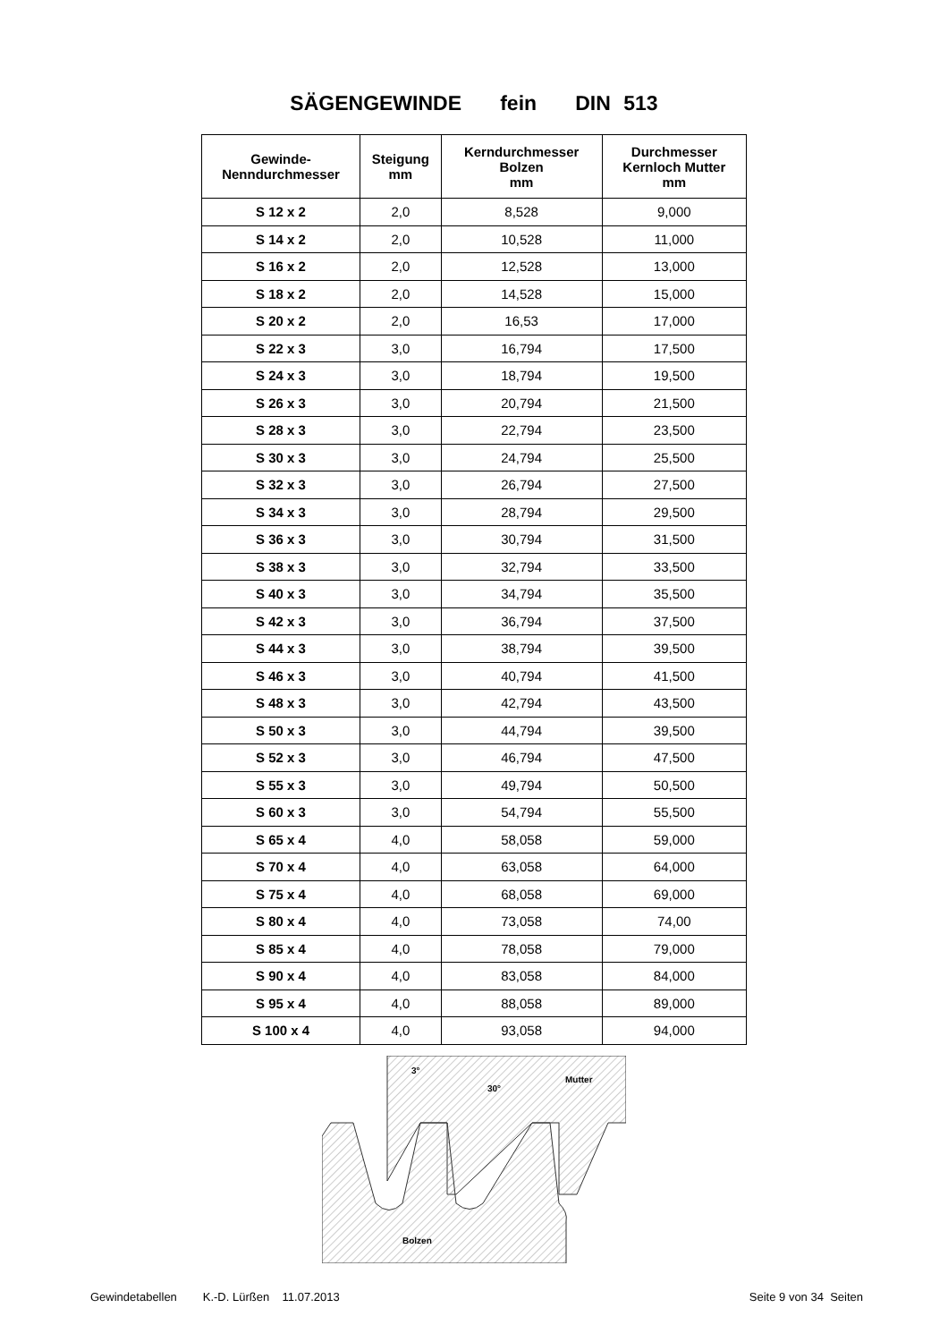SÄGENGEWINDE fein DIN 513
| Gewinde- Nenndurchmesser | Steigung mm | Kerndurchmesser Bolzen mm | Durchmesser Kernloch Mutter mm |
| --- | --- | --- | --- |
| S 12 x 2 | 2,0 | 8,528 | 9,000 |
| S 14 x 2 | 2,0 | 10,528 | 11,000 |
| S 16 x 2 | 2,0 | 12,528 | 13,000 |
| S 18 x 2 | 2,0 | 14,528 | 15,000 |
| S 20 x 2 | 2,0 | 16,53 | 17,000 |
| S 22 x 3 | 3,0 | 16,794 | 17,500 |
| S 24 x 3 | 3,0 | 18,794 | 19,500 |
| S 26 x 3 | 3,0 | 20,794 | 21,500 |
| S 28 x 3 | 3,0 | 22,794 | 23,500 |
| S 30 x 3 | 3,0 | 24,794 | 25,500 |
| S 32 x 3 | 3,0 | 26,794 | 27,500 |
| S 34 x 3 | 3,0 | 28,794 | 29,500 |
| S 36 x 3 | 3,0 | 30,794 | 31,500 |
| S 38 x 3 | 3,0 | 32,794 | 33,500 |
| S 40 x 3 | 3,0 | 34,794 | 35,500 |
| S 42 x 3 | 3,0 | 36,794 | 37,500 |
| S 44 x 3 | 3,0 | 38,794 | 39,500 |
| S 46 x 3 | 3,0 | 40,794 | 41,500 |
| S 48 x 3 | 3,0 | 42,794 | 43,500 |
| S 50 x 3 | 3,0 | 44,794 | 39,500 |
| S 52 x 3 | 3,0 | 46,794 | 47,500 |
| S 55 x 3 | 3,0 | 49,794 | 50,500 |
| S 60 x 3 | 3,0 | 54,794 | 55,500 |
| S 65 x 4 | 4,0 | 58,058 | 59,000 |
| S 70 x 4 | 4,0 | 63,058 | 64,000 |
| S 75 x 4 | 4,0 | 68,058 | 69,000 |
| S 80 x 4 | 4,0 | 73,058 | 74,00 |
| S 85 x 4 | 4,0 | 78,058 | 79,000 |
| S 90 x 4 | 4,0 | 83,058 | 84,000 |
| S 95 x 4 | 4,0 | 88,058 | 89,000 |
| S 100 x 4 | 4,0 | 93,058 | 94,000 |
3°
30°
Mutter
Bolzen
Gewindetabellen K.-D. Lürßen 11.07.2013 Seite 9 von 34 Seiten